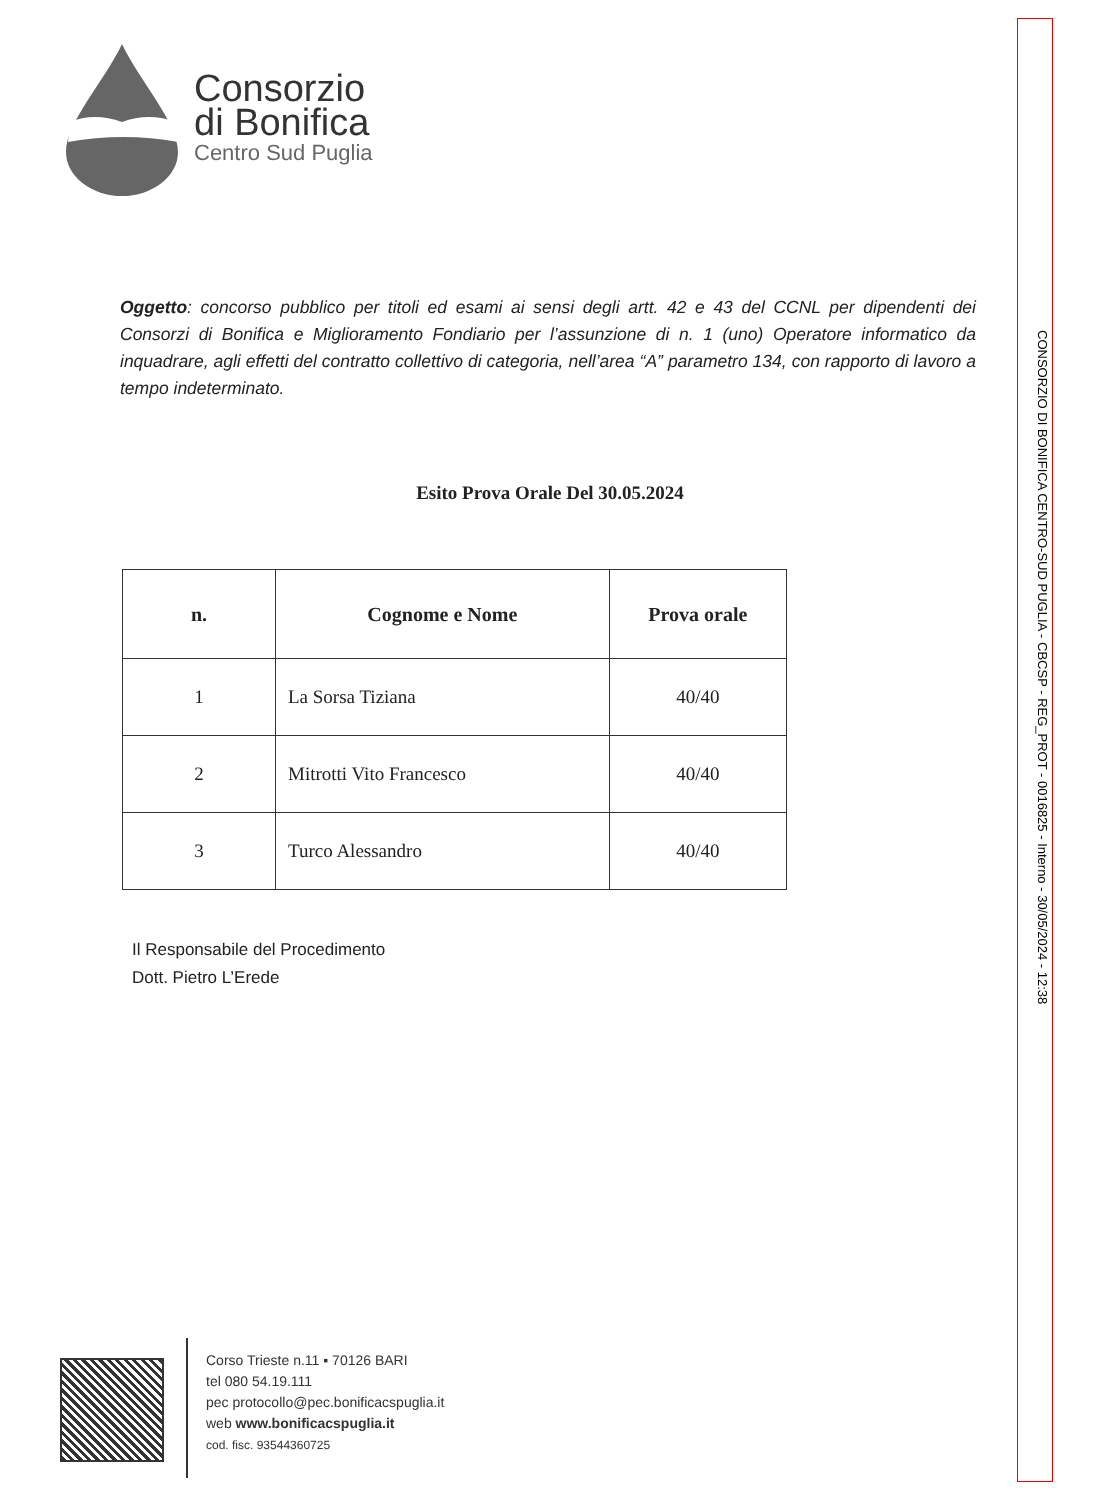CONSORZIO DI BONIFICA CENTRO-SUD PUGLIA - CBCSP - REG_PROT - 0016825 - Interno - 30/05/2024 - 12:38
Consorzio
di Bonifica
Centro Sud Puglia
Oggetto: concorso pubblico per titoli ed esami ai sensi degli artt. 42 e 43 del CCNL per dipendenti dei Consorzi di Bonifica e Miglioramento Fondiario per l’assunzione di n. 1 (uno) Operatore informatico da inquadrare, agli effetti del contratto collettivo di categoria, nell’area “A” parametro 134, con rapporto di lavoro a tempo indeterminato.
Esito Prova Orale Del 30.05.2024
| n. | Cognome e Nome | Prova orale |
| --- | --- | --- |
| 1 | La Sorsa Tiziana | 40/40 |
| 2 | Mitrotti Vito Francesco | 40/40 |
| 3 | Turco Alessandro | 40/40 |
Il Responsabile del Procedimento
Dott. Pietro L’Erede
Corso Trieste n.11 ▪ 70126 BARI
tel 080 54.19.111
pec protocollo@pec.bonificacspuglia.it
web www.bonificacspuglia.it
cod. fisc. 93544360725